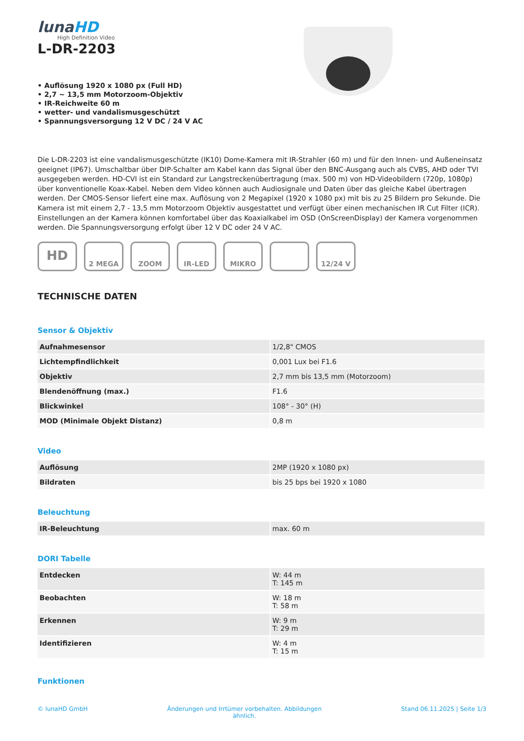lunaHD
High Definition Video
L-DR-2203
• Auflösung 1920 x 1080 px (Full HD)
• 2,7 ~ 13,5 mm Motorzoom-Objektiv
• IR-Reichweite 60 m
• wetter- und vandalismusgeschützt
• Spannungsversorgung 12 V DC / 24 V AC
Die L-DR-2203 ist eine vandalismusgeschützte (IK10) Dome-Kamera mit IR-Strahler (60 m) und für den Innen- und Außeneinsatz geeignet (IP67). Umschaltbar über DIP-Schalter am Kabel kann das Signal über den BNC-Ausgang auch als CVBS, AHD oder TVI ausgegeben werden. HD-CVI ist ein Standard zur Langstreckenübertragung (max. 500 m) von HD-Videobildern (720p, 1080p) über konventionelle Koax-Kabel. Neben dem Video können auch Audiosignale und Daten über das gleiche Kabel übertragen werden. Der CMOS-Sensor liefert eine max. Auflösung von 2 Megapixel (1920 x 1080 px) mit bis zu 25 Bildern pro Sekunde. Die Kamera ist mit einem 2,7 - 13,5 mm Motorzoom Objektiv ausgestattet und verfügt über einen mechanischen IR Cut Filter (ICR). Einstellungen an der Kamera können komfortabel über das Koaxialkabel im OSD (OnScreenDisplay) der Kamera vorgenommen werden. Die Spannungsversorgung erfolgt über 12 V DC oder 24 V AC.
HD
2 MEGA ZOOM IR-LED MIKRO 12/24 V
TECHNISCHE DATEN
Sensor & Objektiv
| Aufnahmesensor | 1/2,8" CMOS |
| Lichtempfindlichkeit | 0,001 Lux bei F1.6 |
| Objektiv | 2,7 mm bis 13,5 mm (Motorzoom) |
| Blendenöffnung (max.) | F1.6 |
| Blickwinkel | 108° - 30° (H) |
| MOD (Minimale Objekt Distanz) | 0,8 m |
Video
| Auflösung | 2MP (1920 x 1080 px) |
| Bildraten | bis 25 bps bei 1920 x 1080 |
Beleuchtung
| IR-Beleuchtung | max. 60 m |
DORI Tabelle
| Entdecken | W: 44 m T: 145 m |
| Beobachten | W: 18 m T: 58 m |
| Erkennen | W: 9 m T: 29 m |
| Identifizieren | W: 4 m T: 15 m |
Funktionen
© lunaHD GmbH Änderungen und Irrtümer vorbehalten. Abbildungen ähnlich.
Stand 06.11.2025 | Seite 1/3